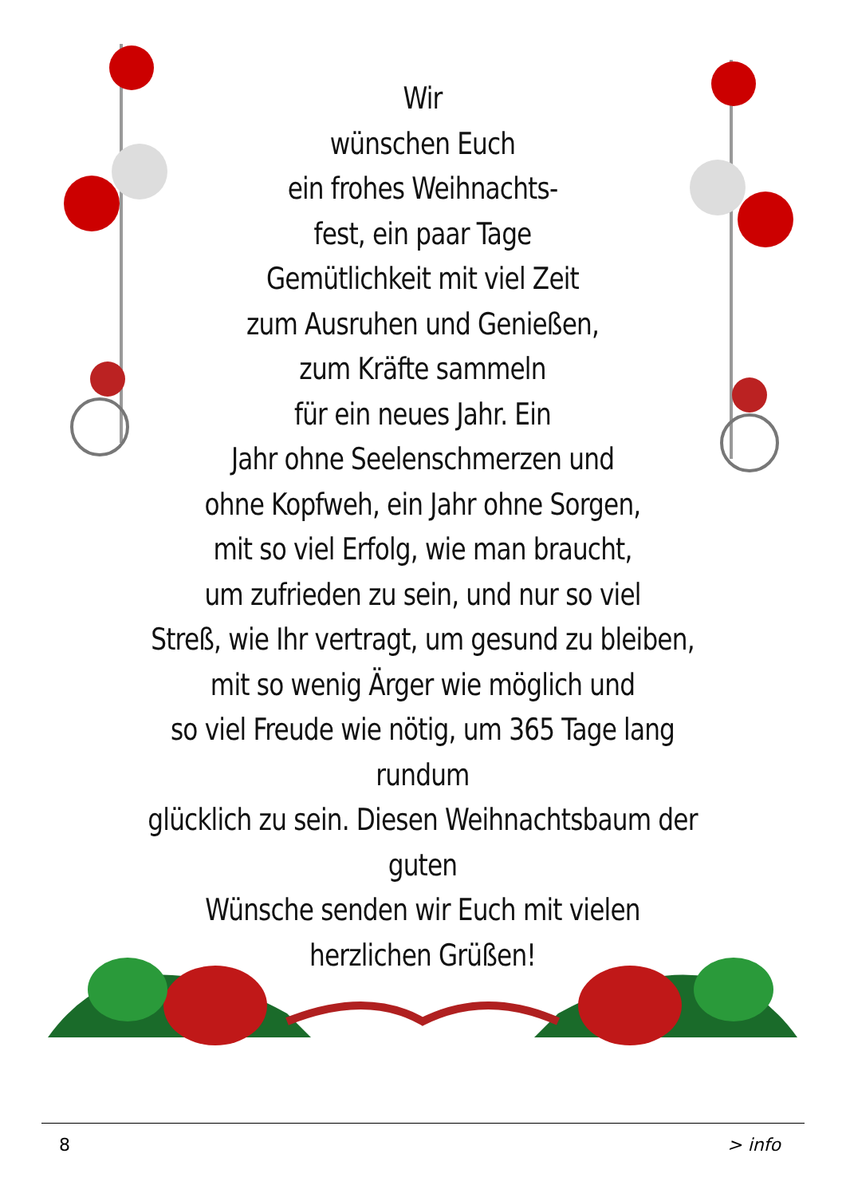Wir
wünschen Euch
ein frohes Weihnachts-
fest, ein paar Tage
Gemütlichkeit mit viel Zeit
zum Ausruhen und Genießen,
zum Kräfte sammeln
für ein neues Jahr. Ein
Jahr ohne Seelenschmerzen und
ohne Kopfweh, ein Jahr ohne Sorgen,
mit so viel Erfolg, wie man braucht,
um zufrieden zu sein, und nur so viel
Streß, wie Ihr vertragt, um gesund zu bleiben,
mit so wenig Ärger wie möglich und
so viel Freude wie nötig, um 365 Tage lang rundum
glücklich zu sein. Diesen Weihnachtsbaum der guten
Wünsche senden wir Euch mit vielen herzlichen Grüßen!
8 > info